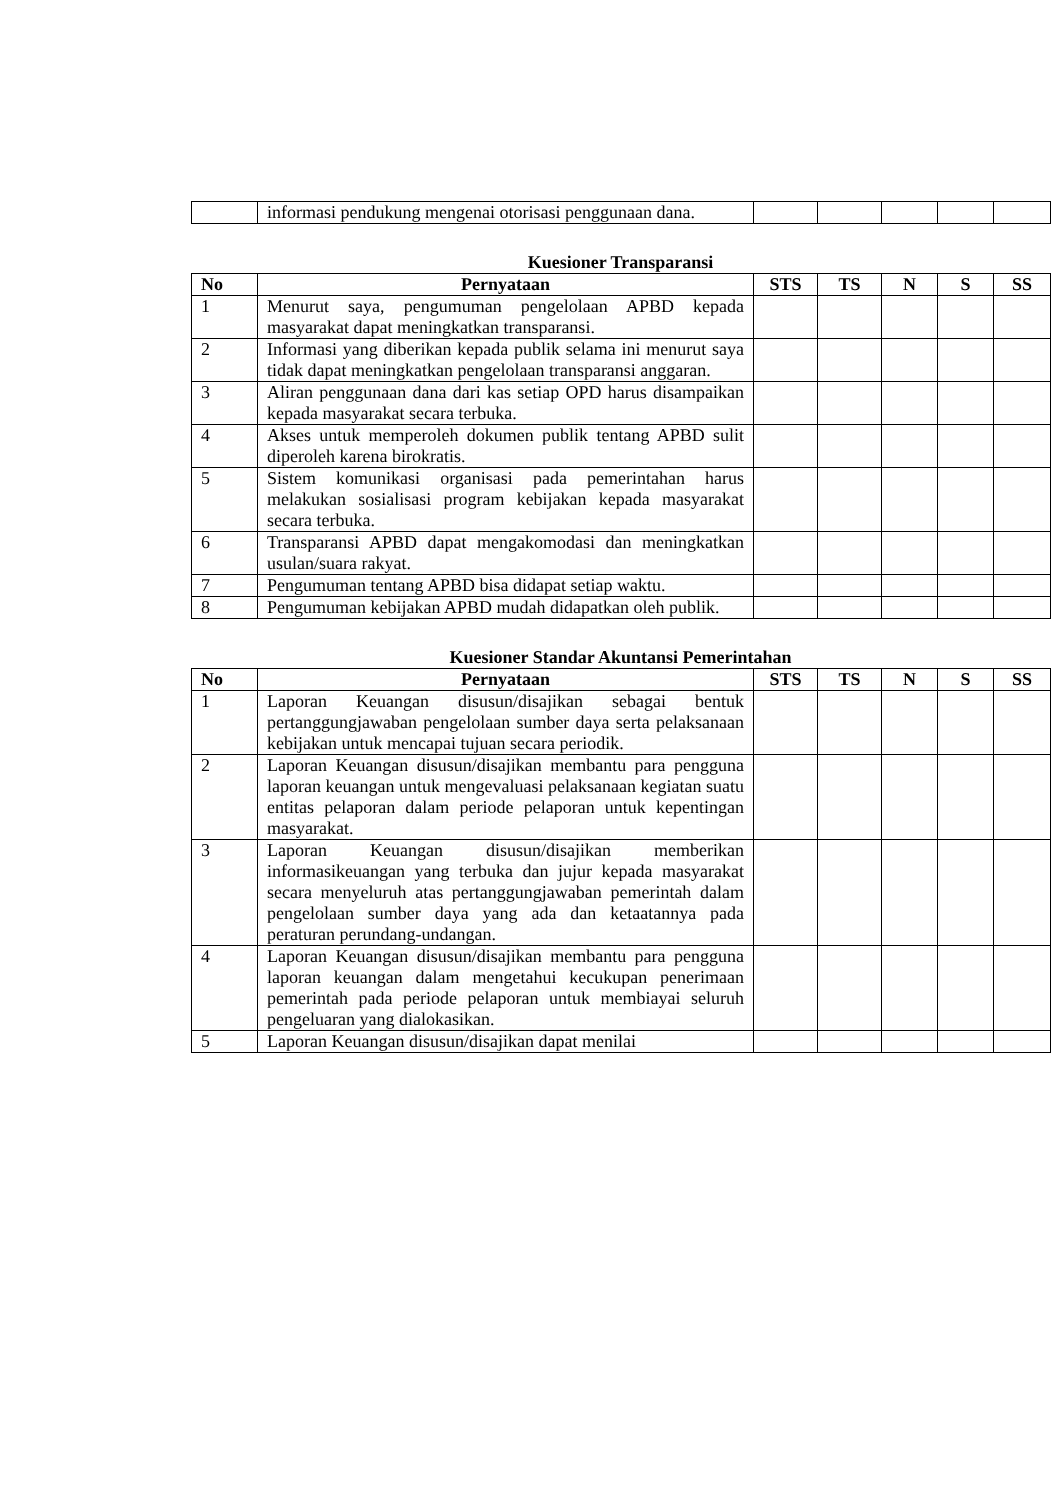| | informasi pendukung mengenai otorisasi penggunaan dana. | | | | | |
Kuesioner Transparansi
| No | Pernyataan | STS | TS | N | S | SS |
| --- | --- | --- | --- | --- | --- | --- |
| 1 | Menurut saya, pengumuman pengelolaan APBD kepada masyarakat dapat meningkatkan transparansi. | | | | | |
| 2 | Informasi yang diberikan kepada publik selama ini menurut saya tidak dapat meningkatkan pengelolaan transparansi anggaran. | | | | | |
| 3 | Aliran penggunaan dana dari kas setiap OPD harus disampaikan kepada masyarakat secara terbuka. | | | | | |
| 4 | Akses untuk memperoleh dokumen publik tentang APBD sulit diperoleh karena birokratis. | | | | | |
| 5 | Sistem komunikasi organisasi pada pemerintahan harus melakukan sosialisasi program kebijakan kepada masyarakat secara terbuka. | | | | | |
| 6 | Transparansi APBD dapat mengakomodasi dan meningkatkan usulan/suara rakyat. | | | | | |
| 7 | Pengumuman tentang APBD bisa didapat setiap waktu. | | | | | |
| 8 | Pengumuman kebijakan APBD mudah didapatkan oleh publik. | | | | | |
Kuesioner Standar Akuntansi Pemerintahan
| No | Pernyataan | STS | TS | N | S | SS |
| --- | --- | --- | --- | --- | --- | --- |
| 1 | Laporan Keuangan disusun/disajikan sebagai bentuk pertanggungjawaban pengelolaan sumber daya serta pelaksanaan kebijakan untuk mencapai tujuan secara periodik. | | | | | |
| 2 | Laporan Keuangan disusun/disajikan membantu para pengguna laporan keuangan untuk mengevaluasi pelaksanaan kegiatan suatu entitas pelaporan dalam periode pelaporan untuk kepentingan masyarakat. | | | | | |
| 3 | Laporan Keuangan disusun/disajikan memberikan informasikeuangan yang terbuka dan jujur kepada masyarakat secara menyeluruh atas pertanggungjawaban pemerintah dalam pengelolaan sumber daya yang ada dan ketaatannya pada peraturan perundang-undangan. | | | | | |
| 4 | Laporan Keuangan disusun/disajikan membantu para pengguna laporan keuangan dalam mengetahui kecukupan penerimaan pemerintah pada periode pelaporan untuk membiayai seluruh pengeluaran yang dialokasikan. | | | | | |
| 5 | Laporan Keuangan disusun/disajikan dapat menilai | | | | | |